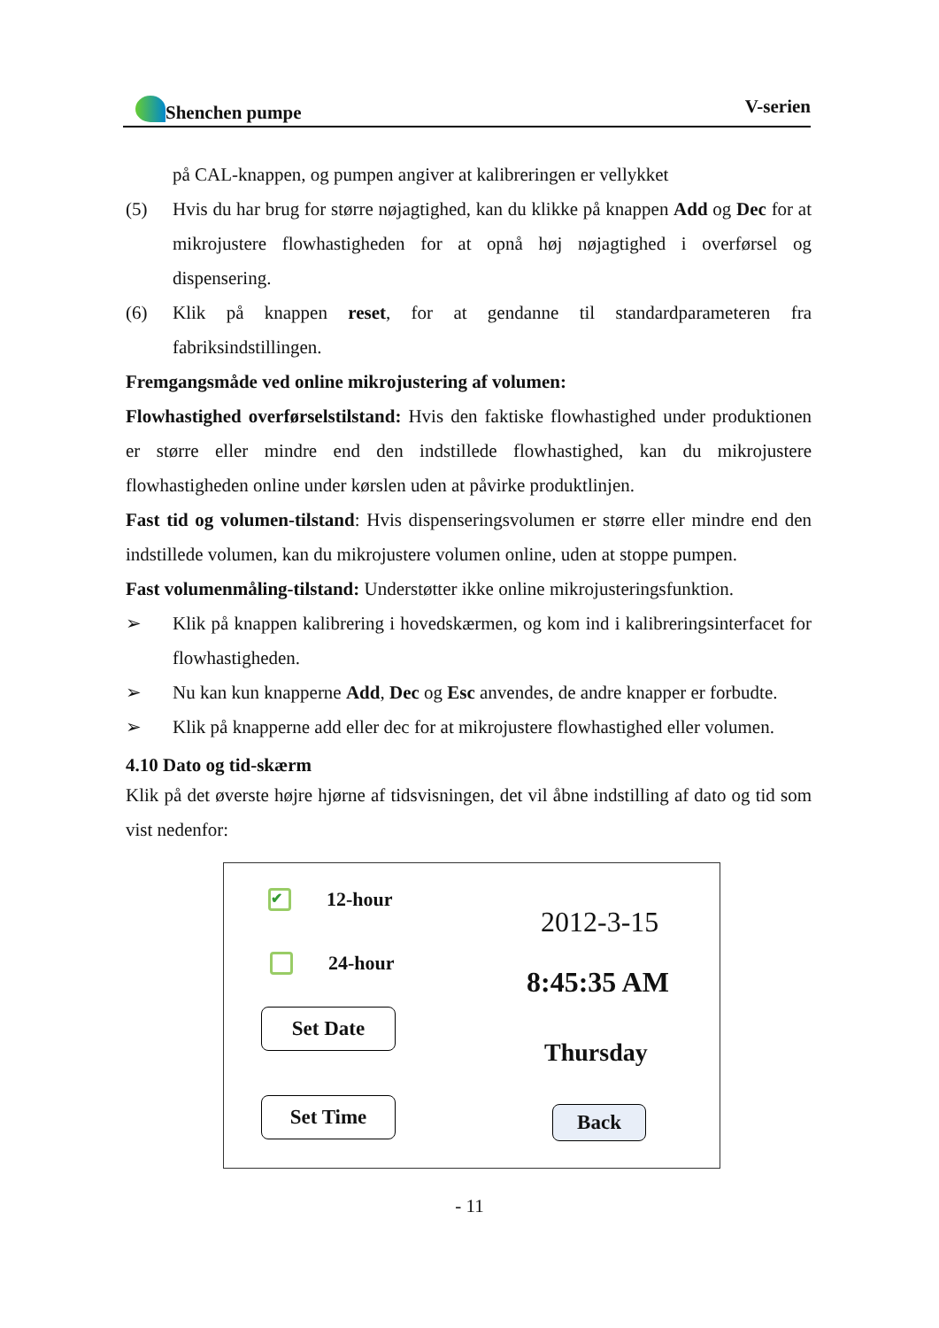Shenchen pumpe V-serien
på CAL-knappen, og pumpen angiver at kalibreringen er vellykket
(5) Hvis du har brug for større nøjagtighed, kan du klikke på knappen Add og Dec for at mikrojustere flowhastigheden for at opnå høj nøjagtighed i overførsel og dispensering.
(6) Klik på knappen reset, for at gendanne til standardparameteren fra fabriksindstillingen.
Fremgangsmåde ved online mikrojustering af volumen:
Flowhastighed overførselstilstand: Hvis den faktiske flowhastighed under produktionen er større eller mindre end den indstillede flowhastighed, kan du mikrojustere flowhastigheden online under kørslen uden at påvirke produktlinjen.
Fast tid og volumen-tilstand: Hvis dispenseringsvolumen er større eller mindre end den indstillede volumen, kan du mikrojustere volumen online, uden at stoppe pumpen.
Fast volumenmåling-tilstand: Understøtter ikke online mikrojusteringsfunktion.
➢ Klik på knappen kalibrering i hovedskærmen, og kom ind i kalibreringsinterfacet for flowhastigheden.
➢ Nu kan kun knapperne Add, Dec og Esc anvendes, de andre knapper er forbudte.
➢ Klik på knapperne add eller dec for at mikrojustere flowhastighed eller volumen.
4.10 Dato og tid-skærm
Klik på det øverste højre hjørne af tidsvisningen, det vil åbne indstilling af dato og tid som vist nedenfor:
✔ 12-hour
24-hour
Set Date
Set Time
2012-3-15
8:45:35 AM
Thursday
Back
- 11